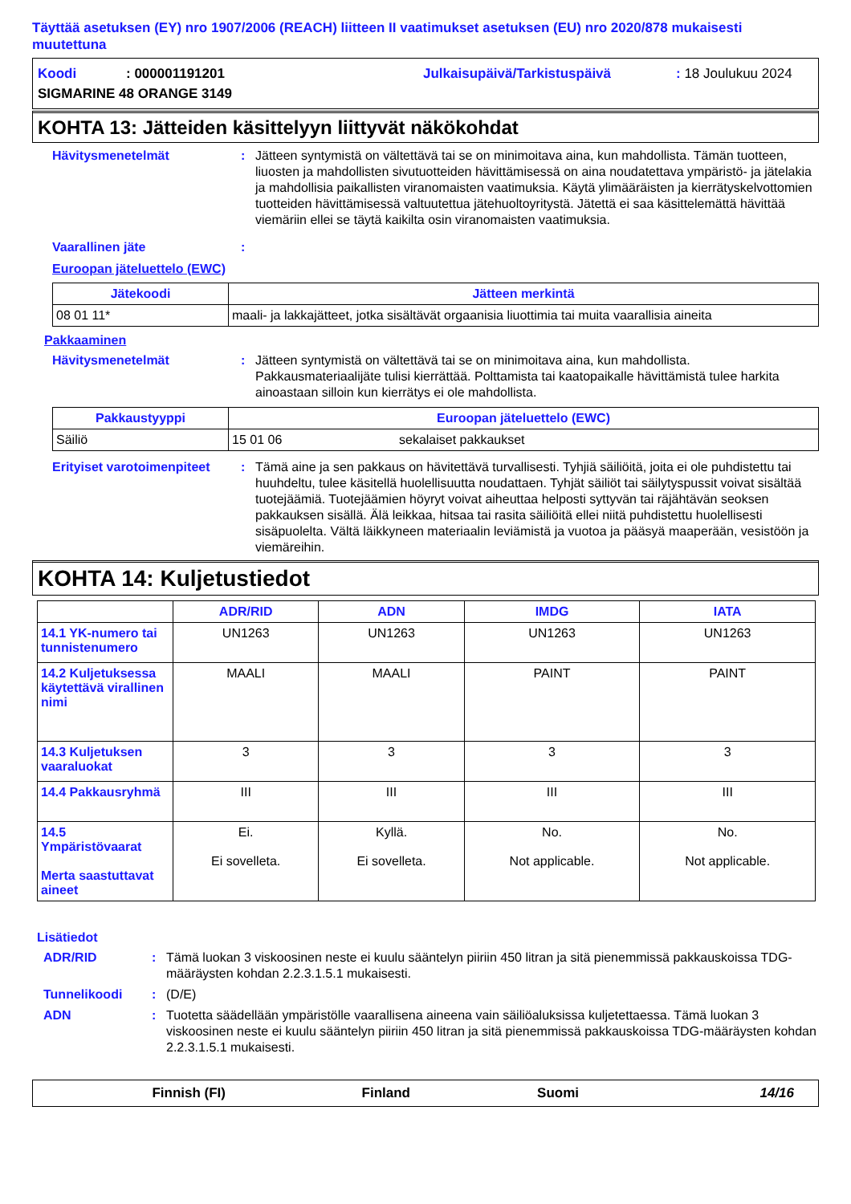Täyttää asetuksen (EY) nro 1907/2006 (REACH) liitteen II vaatimukset asetuksen (EU) nro 2020/878 mukaisesti muutettuna
Koodi: 000001191201 Julkaisupäivä/Tarkistuspäivä: 18 Joulukuu 2024
SIGMARINE 48 ORANGE 3149
KOHTA 13: Jätteiden käsittelyyn liittyvät näkökohdat
Hävitysmenetelmät: Jätteen syntymistä on vältettävä tai se on minimoitava aina, kun mahdollista. Tämän tuotteen, liuosten ja mahdollisten sivutuotteiden hävittämisessä on aina noudatettava ympäristö- ja jätelakia ja mahdollisia paikallisten viranomaisten vaatimuksia. Käytä ylimääräisten ja kierrätyskelvottomien tuotteiden hävittämisessä valtuutettua jätehuoltoyritystä. Jätettä ei saa käsittelemättä hävittää viemäriin ellei se täytä kaikilta osin viranomaisten vaatimuksia.
Vaarallinen jäte:
Euroopan jäteluettelo (EWC)
| Jätekoodi | Jätteen merkintä |
| --- | --- |
| 08 01 11* | maali- ja lakkajätteet, jotka sisältävät orgaanisia liuottimia tai muita vaarallisia aineita |
Pakkaaminen
Hävitysmenetelmät: Jätteen syntymistä on vältettävä tai se on minimoitava aina, kun mahdollista. Pakkausmateriaalijäte tulisi kierrättää. Polttamista tai kaatopaikalle hävittämistä tulee harkita ainoastaan silloin kun kierrätys ei ole mahdollista.
| Pakkaustyyppi | Euroopan jäteluettelo (EWC) | |
| --- | --- | --- |
| Säiliö | 15 01 06 | sekalaiset pakkaukset |
Erityiset varotoimenpiteet: Tämä aine ja sen pakkaus on hävitettävä turvallisesti. Tyhjiä säiliöitä, joita ei ole puhdistettu tai huuhdeltu, tulee käsitellä huolellisuutta noudattaen. Tyhjät säiliöt tai säilytyspussit voivat sisältää tuotejäämiä. Tuotejäämien höyryt voivat aiheuttaa helposti syttyvän tai räjähtävän seoksen pakkauksen sisällä. Älä leikkaa, hitsaa tai rasita säiliöitä ellei niitä puhdistettu huolellisesti sisäpuolelta. Vältä läikkyneen materiaalin leviämistä ja vuotoa ja pääsyä maaperään, vesistöön ja viemäreihin.
KOHTA 14: Kuljetustiedot
| | ADR/RID | ADN | IMDG | IATA |
| --- | --- | --- | --- | --- |
| 14.1 YK-numero tai tunnistenumero | UN1263 | UN1263 | UN1263 | UN1263 |
| 14.2 Kuljetuksessa käytettävä virallinen nimi | MAALI | MAALI | PAINT | PAINT |
| 14.3 Kuljetuksen vaaraluokat | 3 | 3 | 3 | 3 |
| 14.4 Pakkausryhmä | III | III | III | III |
| 14.5 Ympäristövaarat Merta saastuttavat aineet | Ei. Ei sovelleta. | Kyllä. Ei sovelleta. | No. Not applicable. | No. Not applicable. |
Lisätiedot
ADR/RID: Tämä luokan 3 viskoosinen neste ei kuulu sääntelyn piiriin 450 litran ja sitä pienemmissä pakkauskoissa TDG-määräysten kohdan 2.2.3.1.5.1 mukaisesti.
Tunnelikoodi: (D/E)
ADN: Tuotetta säädellään ympäristölle vaarallisena aineena vain säiliöaluksissa kuljetettaessa. Tämä luokan 3 viskoosinen neste ei kuulu sääntelyn piiriin 450 litran ja sitä pienemmissä pakkauskoissa TDG-määräysten kohdan 2.2.3.1.5.1 mukaisesti.
Finnish (FI) Finland Suomi 14/16